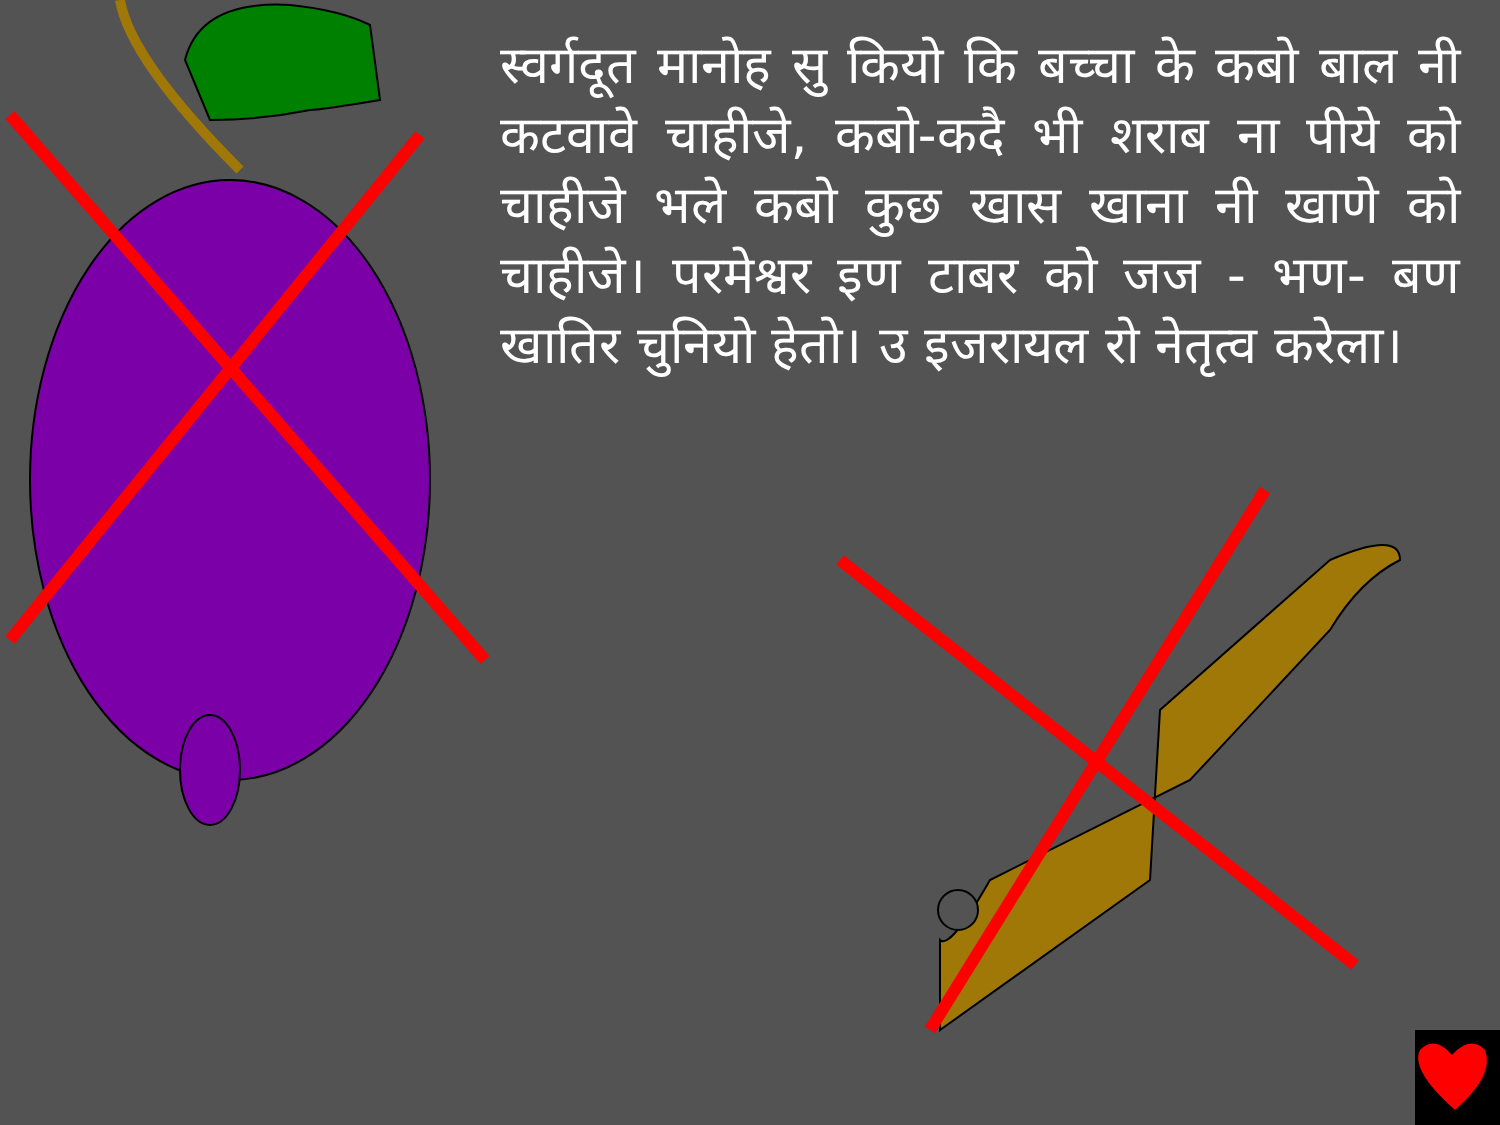स्वर्गदूत मानोह सु कियो कि बच्चा के कबो बाल नी कटवावे चाहीजे, कबो-कदै भी शराब ना पीये को चाहीजे भले कबो कुछ खास खाना नी खाणे को चाहीजे। परमेश्वर इण टाबर को जज - भण- बण खातिर चुनियो हेतो। उ इजरायल रो नेतृत्व करेला।